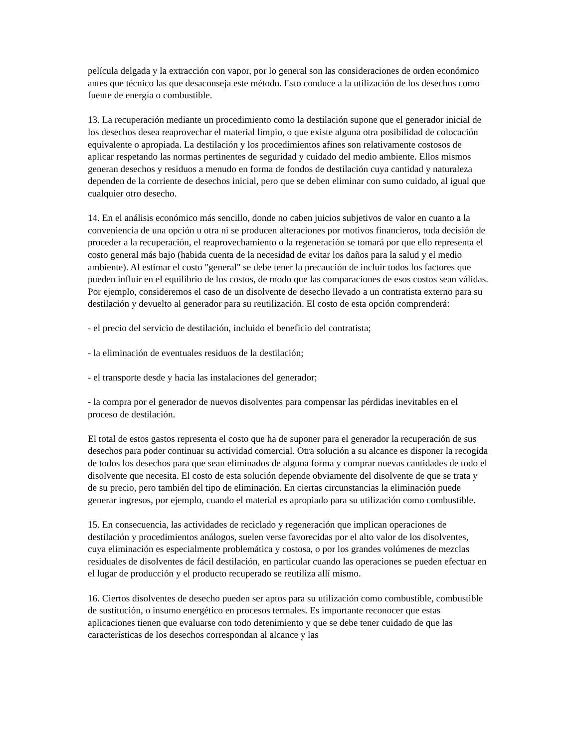película delgada y la extracción con vapor, por lo general son las consideraciones de orden económico antes que técnico las que desaconseja este método. Esto conduce a la utilización de los desechos como fuente de energía o combustible.
13. La recuperación mediante un procedimiento como la destilación supone que el generador inicial de los desechos desea reaprovechar el material limpio, o que existe alguna otra posibilidad de colocación equivalente o apropiada. La destilación y los procedimientos afines son relativamente costosos de aplicar respetando las normas pertinentes de seguridad y cuidado del medio ambiente. Ellos mismos generan desechos y residuos a menudo en forma de fondos de destilación cuya cantidad y naturaleza dependen de la corriente de desechos inicial, pero que se deben eliminar con sumo cuidado, al igual que cualquier otro desecho.
14. En el análisis económico más sencillo, donde no caben juicios subjetivos de valor en cuanto a la conveniencia de una opción u otra ni se producen alteraciones por motivos financieros, toda decisión de proceder a la recuperación, el reaprovechamiento o la regeneración se tomará por que ello representa el costo general más bajo (habida cuenta de la necesidad de evitar los daños para la salud y el medio ambiente). Al estimar el costo "general" se debe tener la precaución de incluir todos los factores que pueden influir en el equilibrio de los costos, de modo que las comparaciones de esos costos sean válidas. Por ejemplo, consideremos el caso de un disolvente de desecho llevado a un contratista externo para su destilación y devuelto al generador para su reutilización. El costo de esta opción comprenderá:
- el precio del servicio de destilación, incluido el beneficio del contratista;
- la eliminación de eventuales residuos de la destilación;
- el transporte desde y hacia las instalaciones del generador;
- la compra por el generador de nuevos disolventes para compensar las pérdidas inevitables en el proceso de destilación.
El total de estos gastos representa el costo que ha de suponer para el generador la recuperación de sus desechos para poder continuar su actividad comercial. Otra solución a su alcance es disponer la recogida de todos los desechos para que sean eliminados de alguna forma y comprar nuevas cantidades de todo el disolvente que necesita. El costo de esta solución depende obviamente del disolvente de que se trata y de su precio, pero también del tipo de eliminación. En ciertas circunstancias la eliminación puede generar ingresos, por ejemplo, cuando el material es apropiado para su utilización como combustible.
15. En consecuencia, las actividades de reciclado y regeneración que implican operaciones de destilación y procedimientos análogos, suelen verse favorecidas por el alto valor de los disolventes, cuya eliminación es especialmente problemática y costosa, o por los grandes volúmenes de mezclas residuales de disolventes de fácil destilación, en particular cuando las operaciones se pueden efectuar en el lugar de producción y el producto recuperado se reutiliza allí mismo.
16. Ciertos disolventes de desecho pueden ser aptos para su utilización como combustible, combustible de sustitución, o insumo energético en procesos termales. Es importante reconocer que estas aplicaciones tienen que evaluarse con todo detenimiento y que se debe tener cuidado de que las características de los desechos correspondan al alcance y las